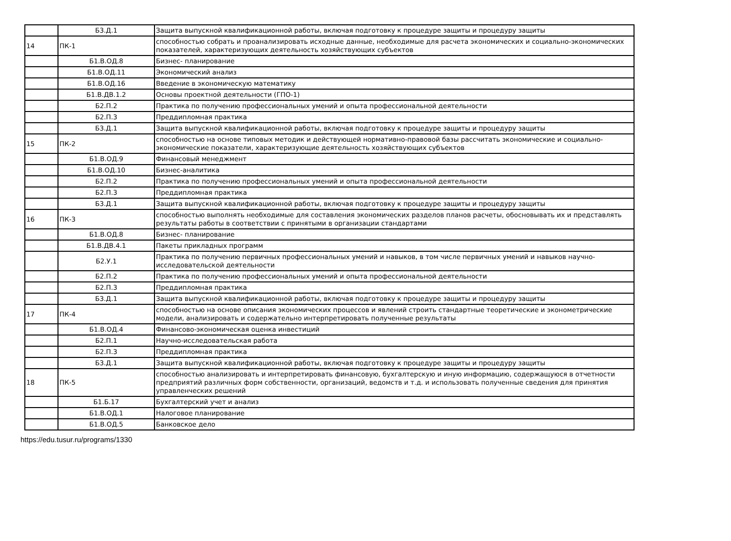| | Б3.Д.1 | Защита выпускной квалификационной работы, включая подготовку к процедуре защиты и процедуру защиты |
| 14 | ПК-1 | способностью собрать и проанализировать исходные данные, необходимые для расчета экономических и социально-экономических показателей, характеризующих деятельность хозяйствующих субъектов |
| | Б1.В.ОД.8 | Бизнес- планирование |
| | Б1.В.ОД.11 | Экономический анализ |
| | Б1.В.ОД.16 | Введение в экономическую математику |
| | Б1.В.ДВ.1.2 | Основы проектной деятельности (ГПО-1) |
| | Б2.П.2 | Практика по получению профессиональных умений и опыта профессиональной деятельности |
| | Б2.П.3 | Преддипломная практика |
| | Б3.Д.1 | Защита выпускной квалификационной работы, включая подготовку к процедуре защиты и процедуру защиты |
| 15 | ПК-2 | способностью на основе типовых методик и действующей нормативно-правовой базы рассчитать экономические и социально-экономические показатели, характеризующие деятельность хозяйствующих субъектов |
| | Б1.В.ОД.9 | Финансовый менеджмент |
| | Б1.В.ОД.10 | Бизнес-аналитика |
| | Б2.П.2 | Практика по получению профессиональных умений и опыта профессиональной деятельности |
| | Б2.П.3 | Преддипломная практика |
| | Б3.Д.1 | Защита выпускной квалификационной работы, включая подготовку к процедуре защиты и процедуру защиты |
| 16 | ПК-3 | способностью выполнять необходимые для составления экономических разделов планов расчеты, обосновывать их и представлять результаты работы в соответствии с принятыми в организации стандартами |
| | Б1.В.ОД.8 | Бизнес- планирование |
| | Б1.В.ДВ.4.1 | Пакеты прикладных программ |
| | Б2.У.1 | Практика по получению первичных профессиональных умений и навыков, в том числе первичных умений и навыков научно-исследовательской деятельности |
| | Б2.П.2 | Практика по получению профессиональных умений и опыта профессиональной деятельности |
| | Б2.П.3 | Преддипломная практика |
| | Б3.Д.1 | Защита выпускной квалификационной работы, включая подготовку к процедуре защиты и процедуру защиты |
| 17 | ПК-4 | способностью на основе описания экономических процессов и явлений строить стандартные теоретические и эконометрические модели, анализировать и содержательно интерпретировать полученные результаты |
| | Б1.В.ОД.4 | Финансово-экономическая оценка инвестиций |
| | Б2.П.1 | Научно-исследовательская работа |
| | Б2.П.3 | Преддипломная практика |
| | Б3.Д.1 | Защита выпускной квалификационной работы, включая подготовку к процедуре защиты и процедуру защиты |
| 18 | ПК-5 | способностью анализировать и интерпретировать финансовую, бухгалтерскую и иную информацию, содержащуюся в отчетности предприятий различных форм собственности, организаций, ведомств и т.д. и использовать полученные сведения для принятия управленческих решений |
| | Б1.Б.17 | Бухгалтерский учет и анализ |
| | Б1.В.ОД.1 | Налоговое планирование |
| | Б1.В.ОД.5 | Банковское дело |
https://edu.tusur.ru/programs/1330